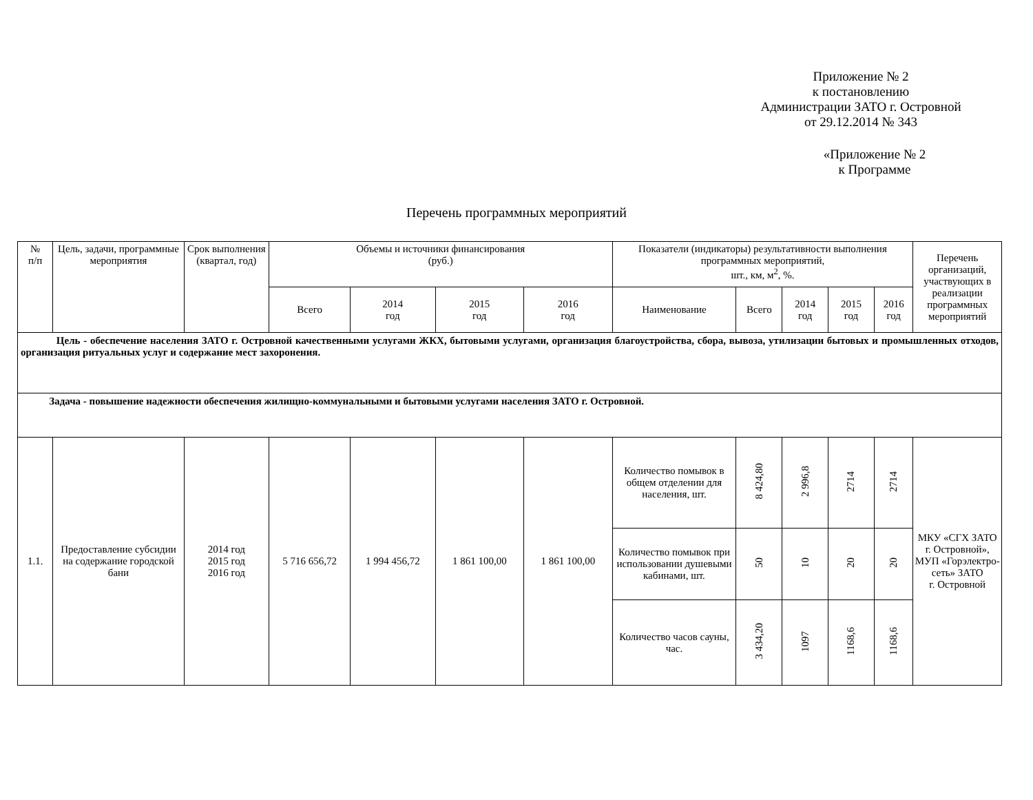Приложение № 2
к постановлению
Администрации ЗАТО г. Островной
от 29.12.2014 № 343
«Приложение № 2
к Программе
Перечень программных мероприятий
| № п/п | Цель, задачи, программные мероприятия | Срок выполнения (квартал, год) | Объемы и источники финансирования (руб.) | | | | Показатели (индикаторы) результативности выполнения программных мероприятий, шт., км, м<sup>2</sup>, %. | | | | | Перечень организаций, участвующих в реализации программных мероприятий |
| --- | --- | --- | --- | --- | --- | --- | --- | --- | --- | --- | --- | --- |
| | | | Всего | 2014 год | 2015 год | 2016 год | Наименование | Всего | 2014 год | 2015 год | 2016 год | |
| Цель - обеспечение населения ЗАТО г. Островной качественными услугами ЖКХ, бытовыми услугами, организация благоустройства, сбора, вывоза, утилизации бытовых и промышленных отходов, организация ритуальных услуг и содержание мест захоронения. | | | | | | | | | | | | |
| Задача - повышение надежности обеспечения жилищно-коммунальными и бытовыми услугами населения ЗАТО г. Островной. | | | | | | | | | | | | |
| 1.1. | Предоставление субсидии на содержание городской бани | 2014 год 2015 год 2016 год | 5 716 656,72 | 1 994 456,72 | 1 861 100,00 | 1 861 100,00 | Количество помывок в общем отделении для населения, шт. | 8 424,80 | 2 996,8 | 2714 | 2714 | МКУ «СГХ ЗАТО г. Островной», МУП «Горэлектро-сеть» ЗАТО г. Островной |
| | | | | | | | Количество помывок при использовании душевыми кабинами, шт. | 50 | 10 | 20 | 20 | |
| | | | | | | | Количество часов сауны, час. | 3 434,20 | 1097 | 1168,6 | 1168,6 | |